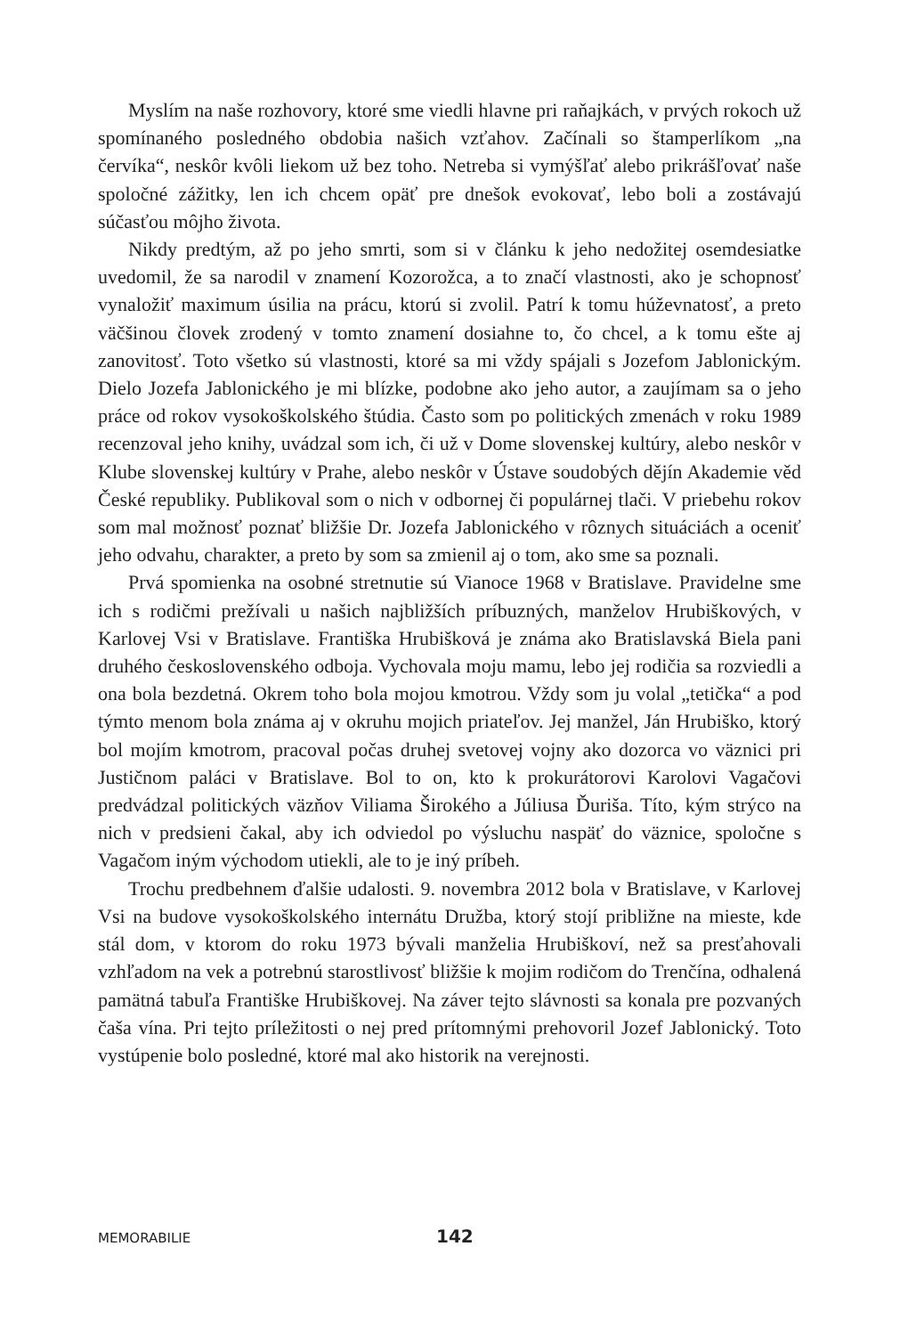Myslím na naše rozhovory, ktoré sme viedli hlavne pri raňajkách, v prvých rokoch už spomínaného posledného obdobia našich vzťahov. Začínali so štamperlíkom „na červíka“, neskôr kvôli liekom už bez toho. Netreba si vymýšľať alebo prikrášľovať naše spoločné zážitky, len ich chcem opäť pre dnešok evokovať, lebo boli a zostávajú súčasťou môjho života.
Nikdy predtým, až po jeho smrti, som si v článku k jeho nedožitej osemdesiatke uvedomil, že sa narodil v znamení Kozorožca, a to značí vlastnosti, ako je schopnosť vynaložiť maximum úsilia na prácu, ktorú si zvolil. Patrí k tomu húževnatosť, a preto väčšinou človek zrodený v tomto znamení dosiahne to, čo chcel, a k tomu ešte aj zanovitosť. Toto všetko sú vlastnosti, ktoré sa mi vždy spájali s Jozefom Jablonickým. Dielo Jozefa Jablonického je mi blízke, podobne ako jeho autor, a zaujímam sa o jeho práce od rokov vysokoškolského štúdia. Často som po politických zmenách v roku 1989 recenzoval jeho knihy, uvádzal som ich, či už v Dome slovenskej kultúry, alebo neskôr v Klube slovenskej kultúry v Prahe, alebo neskôr v Ústave soudobých dějín Akademie věd České republiky. Publikoval som o nich v odbornej či populárnej tlači. V priebehu rokov som mal možnosť poznať bližšie Dr. Jozefa Jablonického v rôznych situáciách a oceniť jeho odvahu, charakter, a preto by som sa zmienil aj o tom, ako sme sa poznali.
Prvá spomienka na osobné stretnutie sú Vianoce 1968 v Bratislave. Pravidelne sme ich s rodičmi prežívali u našich najbližších príbuzných, manželov Hrubiškových, v Karlovej Vsi v Bratislave. Františka Hrubišková je známa ako Bratislavská Biela pani druhého československého odboja. Vychovala moju mamu, lebo jej rodičia sa rozviedli a ona bola bezdetná. Okrem toho bola mojou kmotrou. Vždy som ju volal „tetička“ a pod týmto menom bola známa aj v okruhu mojich priateľov. Jej manžel, Ján Hrubiško, ktorý bol mojím kmotrom, pracoval počas druhej svetovej vojny ako dozorca vo väznici pri Justičnom paláci v Bratislave. Bol to on, kto k prokurátorovi Karolovi Vagačovi predvádzal politických väzňov Viliama Širokého a Júliusa Ďuriša. Títo, kým strýco na nich v predsieni čakal, aby ich odviedol po výsluchu naspäť do väznice, spoločne s Vagačom iným východom utiekli, ale to je iný príbeh.
Trochu predbehnem ďalšie udalosti. 9. novembra 2012 bola v Bratislave, v Karlovej Vsi na budove vysokoškolského internátu Družba, ktorý stojí približne na mieste, kde stál dom, v ktorom do roku 1973 bývali manželia Hrubiškoví, než sa presťahovali vzhľadom na vek a potrebnú starostlivosť bližšie k mojim rodičom do Trenčína, odhalená pamätná tabuľa Františke Hrubiškovej. Na záver tejto slávnosti sa konala pre pozvaných čaša vína. Pri tejto príležitosti o nej pred prítomnými prehovoril Jozef Jablonický. Toto vystúpenie bolo posledné, ktoré mal ako historik na verejnosti.
MEMORABILIE 142